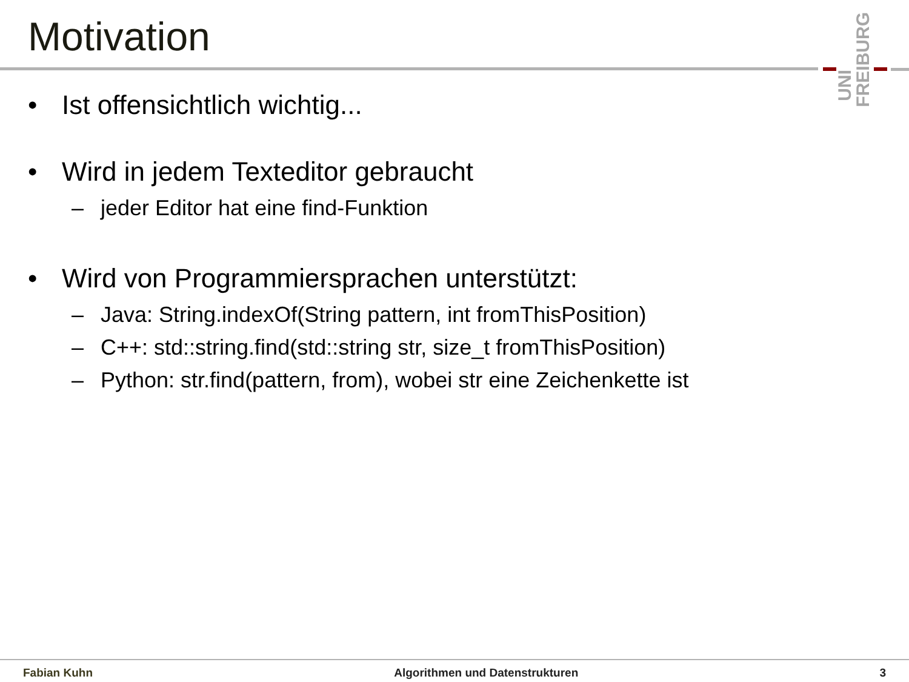Motivation
UNI
FREIBURG
• Ist offensichtlich wichtig...
• Wird in jedem Texteditor gebraucht
– jeder Editor hat eine find-Funktion
• Wird von Programmiersprachen unterstützt:
– Java: String.indexOf(String pattern, int fromThisPosition)
– C++: std::string.find(std::string str, size_t fromThisPosition)
– Python: str.find(pattern, from), wobei str eine Zeichenkette ist
Fabian Kuhn Algorithmen und Datenstrukturen 3